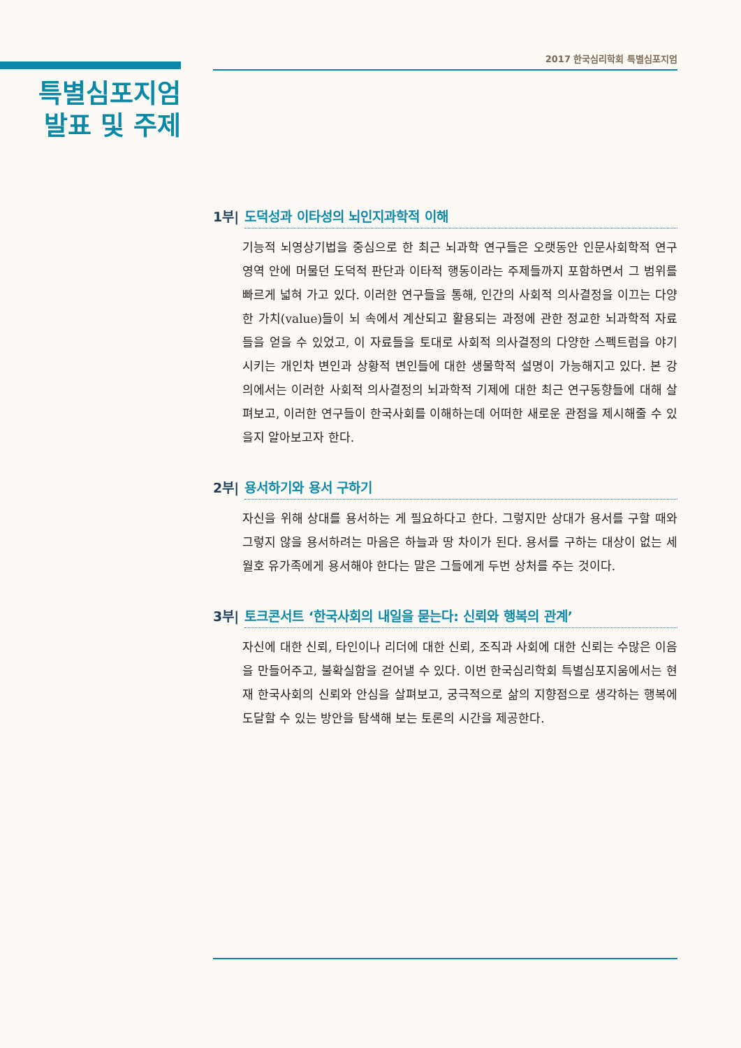2017 한국심리학회 특별심포지엄
특별심포지엄
발표 및 주제
1부| 도덕성과 이타성의 뇌인지과학적 이해
기능적 뇌영상기법을 중심으로 한 최근 뇌과학 연구들은 오랫동안 인문사회학적 연구영역 안에 머물던 도덕적 판단과 이타적 행동이라는 주제들까지 포함하면서 그 범위를 빠르게 넓혀 가고 있다. 이러한 연구들을 통해, 인간의 사회적 의사결정을 이끄는 다양한 가치(value)들이 뇌 속에서 계산되고 활용되는 과정에 관한 정교한 뇌과학적 자료들을 얻을 수 있었고, 이 자료들을 토대로 사회적 의사결정의 다양한 스펙트럼을 야기시키는 개인차 변인과 상황적 변인들에 대한 생물학적 설명이 가능해지고 있다. 본 강의에서는 이러한 사회적 의사결정의 뇌과학적 기제에 대한 최근 연구동향들에 대해 살펴보고, 이러한 연구들이 한국사회를 이해하는데 어떠한 새로운 관점을 제시해줄 수 있을지 알아보고자 한다.
2부| 용서하기와 용서 구하기
자신을 위해 상대를 용서하는 게 필요하다고 한다. 그렇지만 상대가 용서를 구할 때와 그렇지 않을 용서하려는 마음은 하늘과 땅 차이가 된다. 용서를 구하는 대상이 없는 세월호 유가족에게 용서해야 한다는 말은 그들에게 두번 상처를 주는 것이다.
3부| 토크콘서트 ‘한국사회의 내일을 묻는다: 신뢰와 행복의 관계’
자신에 대한 신뢰, 타인이나 리더에 대한 신뢰, 조직과 사회에 대한 신뢰는 수많은 이음을 만들어주고, 불확실함을 걷어낼 수 있다. 이번 한국심리학회 특별심포지움에서는 현재 한국사회의 신뢰와 안심을 살펴보고, 궁극적으로 삶의 지향점으로 생각하는 행복에 도달할 수 있는 방안을 탐색해 보는 토론의 시간을 제공한다.